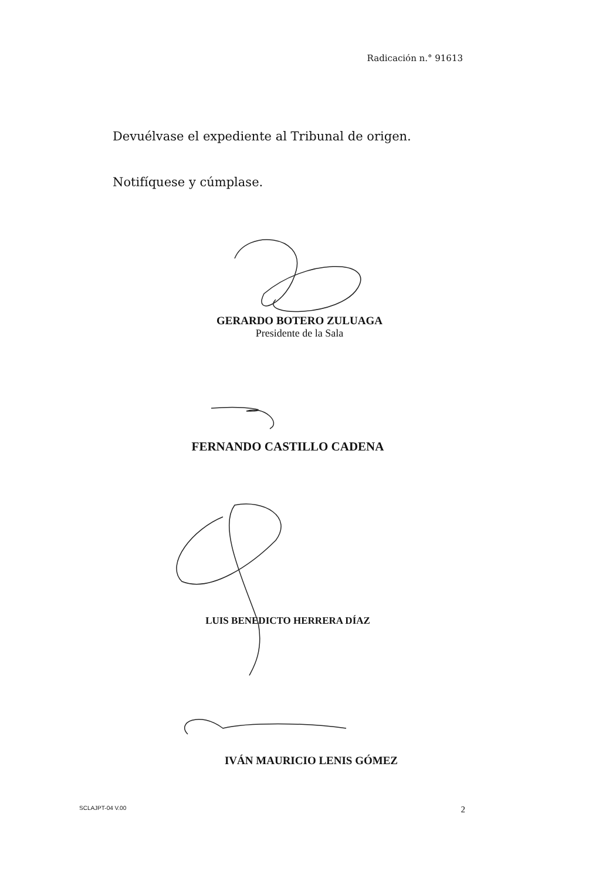Radicación n.° 91613
Devuélvase el expediente al Tribunal de origen.
Notifíquese y cúmplase.
GERARDO BOTERO ZULUAGA
Presidente de la Sala
FERNANDO CASTILLO CADENA
LUIS BENEDICTO HERRERA DÍAZ
IVÁN MAURICIO LENIS GÓMEZ
SCLAJPT-04 V.00 2